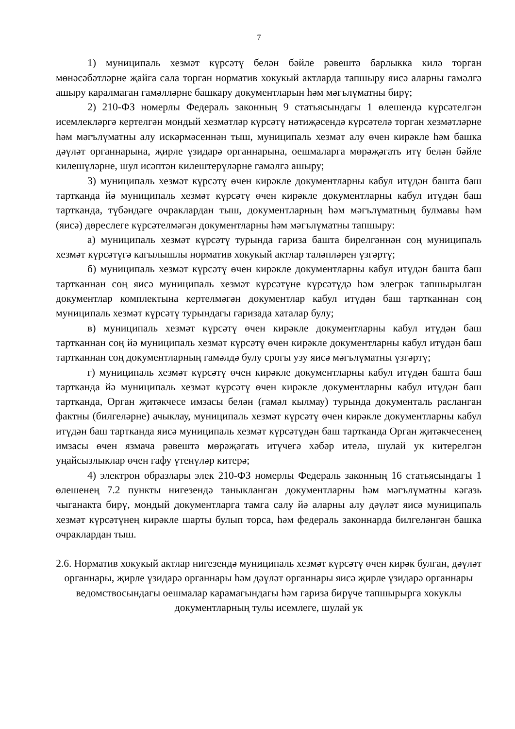7
1) муниципаль хезмәт күрсәтү белән бәйле рәвештә барлыкка килә торган мөнәсәбәтләрне җайга сала торган норматив хокукый актларда тапшыру яисә аларны гамәлгә ашыру каралмаган гамәлләрне башкару документларын һәм мәгълүматны бирү;
2) 210-ФЗ номерлы Федераль законның 9 статьясындагы 1 өлешендә күрсәтелгән исемлекләргә кертелгән мондый хезмәтләр күрсәтү нәтиҗәсендә күрсәтелә торган хезмәтләрне һәм мәгълүматны алу искәрмәсеннән тыш, муниципаль хезмәт алу өчен кирәкле һәм башка дәүләт органнарына, җирле үзидарә органнарына, оешмаларга мөрәҗәгать итү белән бәйле килешүләрне, шул исәптән килештерүләрне гамәлгә ашыру;
3) муниципаль хезмәт күрсәтү өчен кирәкле документларны кабул итүдән башта баш тартканда йә муниципаль хезмәт күрсәтү өчен кирәкле документларны кабул итүдән баш тартканда, түбәндәге очраклардан тыш, документларның һәм мәгълүматның булмавы һәм (яисә) дөреслеге күрсәтелмәгән документларны һәм мәгълүматны тапшыру:
а) муниципаль хезмәт күрсәтү турында гариза башта бирелгәннән соң муниципаль хезмәт күрсәтүгә кагылышлы норматив хокукый актлар таләпләрен үзгәртү;
б) муниципаль хезмәт күрсәтү өчен кирәкле документларны кабул итүдән башта баш тартканнан соң яисә муниципаль хезмәт күрсәтүне күрсәтүдә һәм элегрәк тапшырылган документлар комплектына кертелмәгән документлар кабул итүдән баш тартканнан соң муниципаль хезмәт күрсәтү турындагы гаризада хаталар булу;
в) муниципаль хезмәт күрсәтү өчен кирәкле документларны кабул итүдән баш тартканнан соң йә муниципаль хезмәт күрсәтү өчен кирәкле документларны кабул итүдән баш тартканнан соң документларның гамәлдә булу срогы узу яисә мәгълүматны үзгәртү;
г) муниципаль хезмәт күрсәтү өчен кирәкле документларны кабул итүдән башта баш тартканда йә муниципаль хезмәт күрсәтү өчен кирәкле документларны кабул итүдән баш тартканда, Орган җитәкчесе имзасы белән (гамәл кылмау) турында документаль расланган фактны (билгеләрне) ачыклау, муниципаль хезмәт күрсәтү өчен кирәкле документларны кабул итүдән баш тартканда яисә муниципаль хезмәт күрсәтүдән баш тартканда Орган җитәкчесенең имзасы өчен язмача рәвештә мөрәҗәгать итүчегә хәбәр ителә, шулай ук китерелгән уңайсызлыклар өчен гафу үтенүләр китерә;
4) электрон образлары элек 210-ФЗ номерлы Федераль законның 16 статьясындагы 1 өлешенең 7.2 пункты нигезендә таныкланган документларны һәм мәгълүматны кәгазь чыганакта бирү, мондый документларга тамга салу йә аларны алу дәүләт яисә муниципаль хезмәт күрсәтүнең кирәкле шарты булып торса, һәм федераль законнарда билгеләнгән башка очраклардан тыш.
2.6. Норматив хокукый актлар нигезендә муниципаль хезмәт күрсәтү өчен кирәк булган, дәүләт органнары, җирле үзидарә органнары һәм дәүләт органнары яисә җирле үзидарә органнары ведомствосындагы оешмалар карамагындагы һәм гариза бирүче тапшырырга хокуклы документларның тулы исемлеге, шулай ук